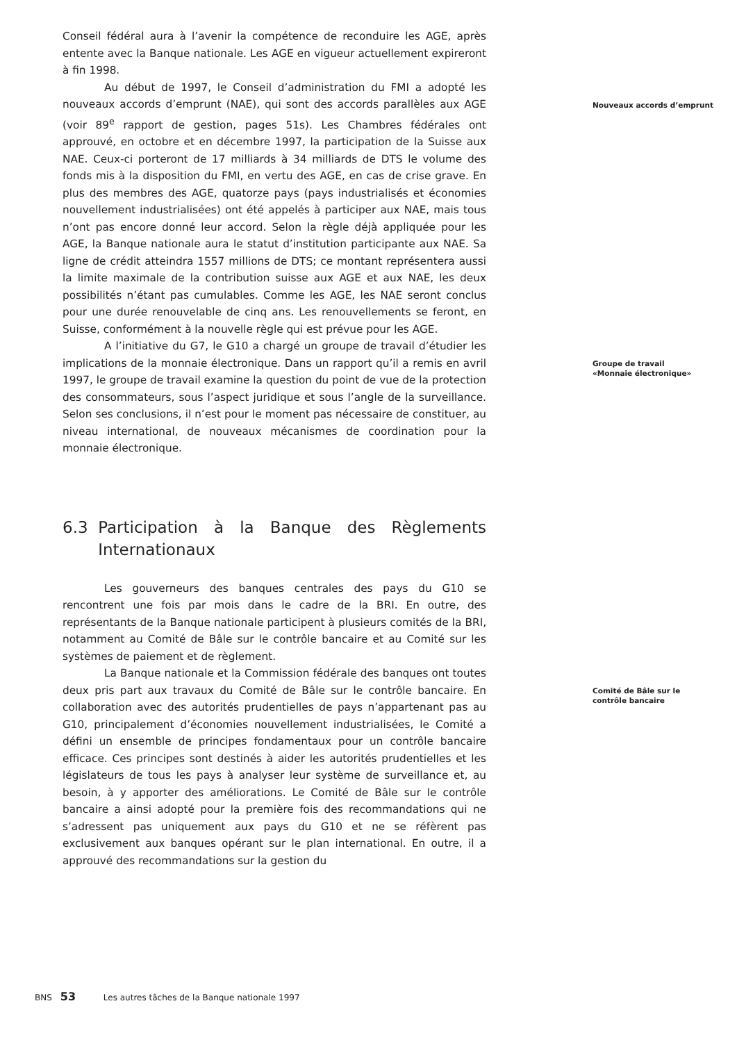Conseil fédéral aura à l’avenir la compétence de reconduire les AGE, après entente avec la Banque nationale. Les AGE en vigueur actuellement expireront à fin 1998.
Au début de 1997, le Conseil d’administration du FMI a adopté les nouveaux accords d’emprunt (NAE), qui sont des accords parallèles aux AGE (voir 89<sup>e</sup> rapport de gestion, pages 51s). Les Chambres fédérales ont approuvé, en octobre et en décembre 1997, la participation de la Suisse aux NAE. Ceux-ci porteront de 17 milliards à 34 milliards de DTS le volume des fonds mis à la disposition du FMI, en vertu des AGE, en cas de crise grave. En plus des membres des AGE, quatorze pays (pays industrialisés et économies nouvellement industrialisées) ont été appelés à participer aux NAE, mais tous n’ont pas encore donné leur accord. Selon la règle déjà appliquée pour les AGE, la Banque nationale aura le statut d’institution participante aux NAE. Sa ligne de crédit atteindra 1557 millions de DTS; ce montant représentera aussi la limite maximale de la contribution suisse aux AGE et aux NAE, les deux possibilités n’étant pas cumulables. Comme les AGE, les NAE seront conclus pour une durée renouvelable de cinq ans. Les renouvellements se feront, en Suisse, conformément à la nouvelle règle qui est prévue pour les AGE.
Nouveaux accords d’emprunt
A l’initiative du G7, le G10 a chargé un groupe de travail d’étudier les implications de la monnaie électronique. Dans un rapport qu’il a remis en avril 1997, le groupe de travail examine la question du point de vue de la protection des consommateurs, sous l’aspect juridique et sous l’angle de la surveillance. Selon ses conclusions, il n’est pour le moment pas nécessaire de constituer, au niveau international, de nouveaux mécanismes de coordination pour la monnaie électronique.
Groupe de travail
«Monnaie électronique»
6.3 Participation à la Banque des Règlements Internationaux
Les gouverneurs des banques centrales des pays du G10 se rencontrent une fois par mois dans le cadre de la BRI. En outre, des représentants de la Banque nationale participent à plusieurs comités de la BRI, notamment au Comité de Bâle sur le contrôle bancaire et au Comité sur les systèmes de paiement et de règlement.
La Banque nationale et la Commission fédérale des banques ont toutes deux pris part aux travaux du Comité de Bâle sur le contrôle bancaire. En collaboration avec des autorités prudentielles de pays n’appartenant pas au G10, principalement d’économies nouvellement industrialisées, le Comité a défini un ensemble de principes fondamentaux pour un contrôle bancaire efficace. Ces principes sont destinés à aider les autorités prudentielles et les législateurs de tous les pays à analyser leur système de surveillance et, au besoin, à y apporter des améliorations. Le Comité de Bâle sur le contrôle bancaire a ainsi adopté pour la première fois des recommandations qui ne s’adressent pas uniquement aux pays du G10 et ne se réfèrent pas exclusivement aux banques opérant sur le plan international. En outre, il a approuvé des recommandations sur la gestion du
Comité de Bâle sur le
contrôle bancaire
BNS 53 Les autres tâches de la Banque nationale 1997